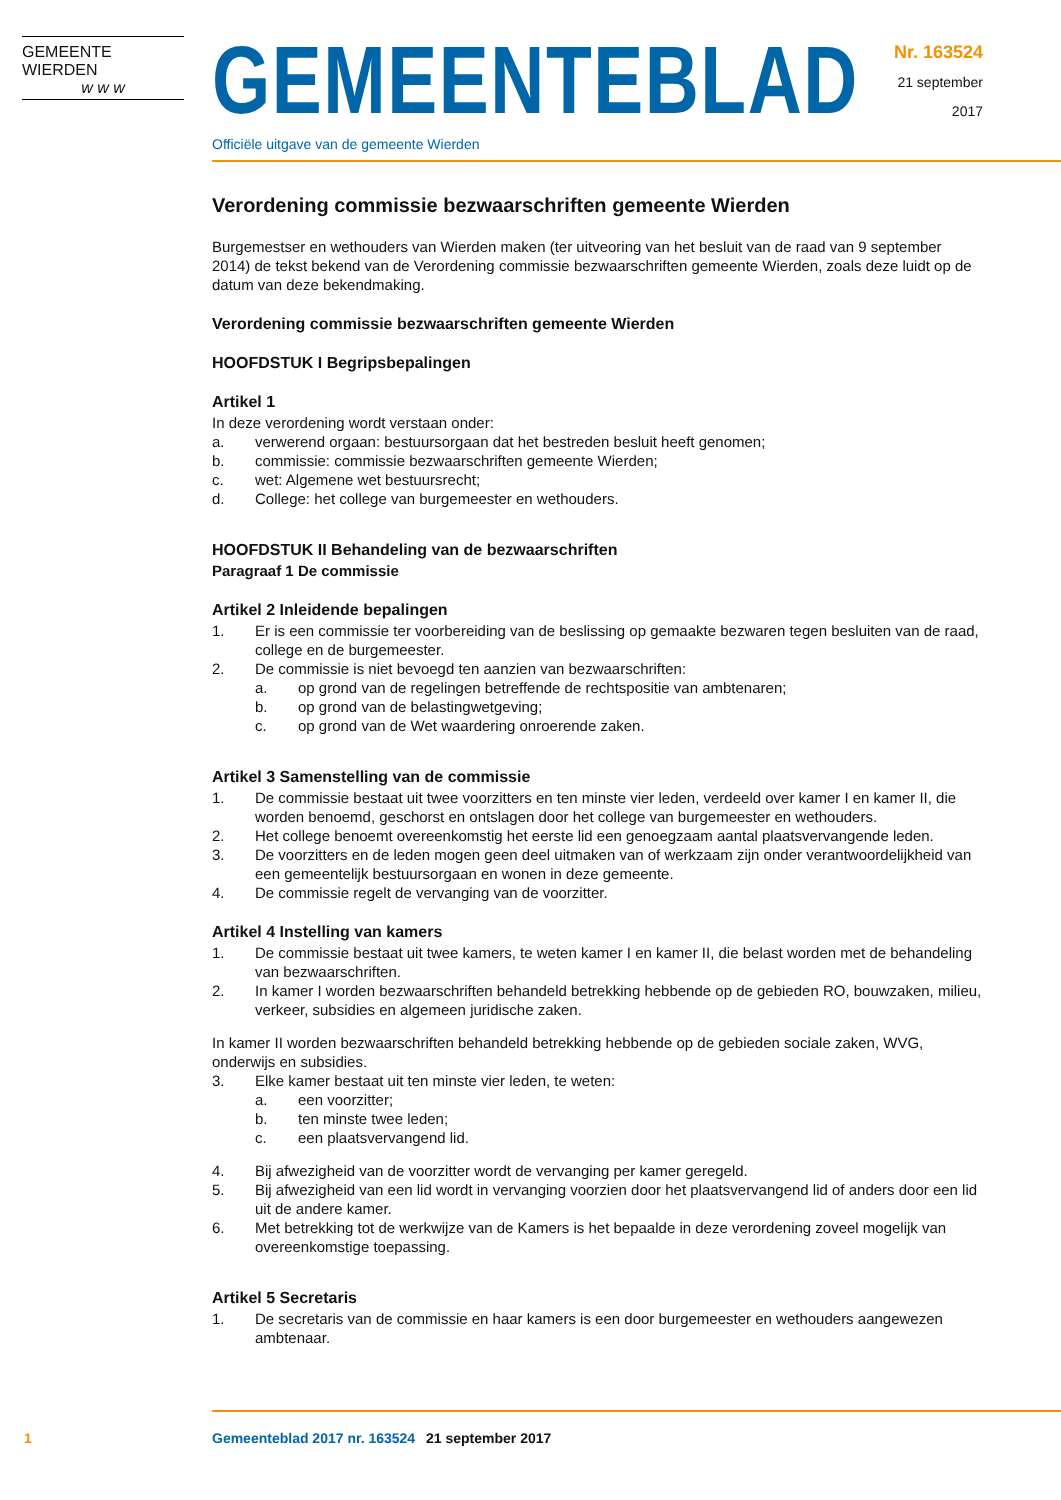GEMEENTE WIERDEN
w w w
GEMEENTEBLAD
Officiële uitgave van de gemeente Wierden
Nr. 163524
21 september
2017
Verordening commissie bezwaarschriften gemeente Wierden
Burgemestser en wethouders van Wierden maken (ter uitveoring van het besluit van de raad van 9 september 2014) de tekst bekend van de Verordening commissie bezwaarschriften gemeente Wierden, zoals deze luidt op de datum van deze bekendmaking.
Verordening commissie bezwaarschriften gemeente Wierden
HOOFDSTUK I Begripsbepalingen
Artikel 1
In deze verordening wordt verstaan onder:
a. verwerend orgaan: bestuursorgaan dat het bestreden besluit heeft genomen;
b. commissie: commissie bezwaarschriften gemeente Wierden;
c. wet: Algemene wet bestuursrecht;
d. College: het college van burgemeester en wethouders.
HOOFDSTUK II Behandeling van de bezwaarschriften
Paragraaf 1 De commissie
Artikel 2 Inleidende bepalingen
1. Er is een commissie ter voorbereiding van de beslissing op gemaakte bezwaren tegen besluiten van de raad, college en de burgemeester.
2. De commissie is niet bevoegd ten aanzien van bezwaarschriften:
a. op grond van de regelingen betreffende de rechtspositie van ambtenaren;
b. op grond van de belastingwetgeving;
c. op grond van de Wet waardering onroerende zaken.
Artikel 3 Samenstelling van de commissie
1. De commissie bestaat uit twee voorzitters en ten minste vier leden, verdeeld over kamer I en kamer II, die worden benoemd, geschorst en ontslagen door het college van burgemeester en wethouders.
2. Het college benoemt overeenkomstig het eerste lid een genoegzaam aantal plaatsvervangende leden.
3. De voorzitters en de leden mogen geen deel uitmaken van of werkzaam zijn onder verantwoordelijkheid van een gemeentelijk bestuursorgaan en wonen in deze gemeente.
4. De commissie regelt de vervanging van de voorzitter.
Artikel 4 Instelling van kamers
1. De commissie bestaat uit twee kamers, te weten kamer I en kamer II, die belast worden met de behandeling van bezwaarschriften.
2. In kamer I worden bezwaarschriften behandeld betrekking hebbende op de gebieden RO, bouwzaken, milieu, verkeer, subsidies en algemeen juridische zaken.
In kamer II worden bezwaarschriften behandeld betrekking hebbende op de gebieden sociale zaken, WVG, onderwijs en subsidies.
3. Elke kamer bestaat uit ten minste vier leden, te weten:
a. een voorzitter;
b. ten minste twee leden;
c. een plaatsvervangend lid.
4. Bij afwezigheid van de voorzitter wordt de vervanging per kamer geregeld.
5. Bij afwezigheid van een lid wordt in vervanging voorzien door het plaatsvervangend lid of anders door een lid uit de andere kamer.
6. Met betrekking tot de werkwijze van de Kamers is het bepaalde in deze verordening zoveel mogelijk van overeenkomstige toepassing.
Artikel 5 Secretaris
1. De secretaris van de commissie en haar kamers is een door burgemeester en wethouders aangewezen ambtenaar.
1 Gemeenteblad 2017 nr. 163524 21 september 2017